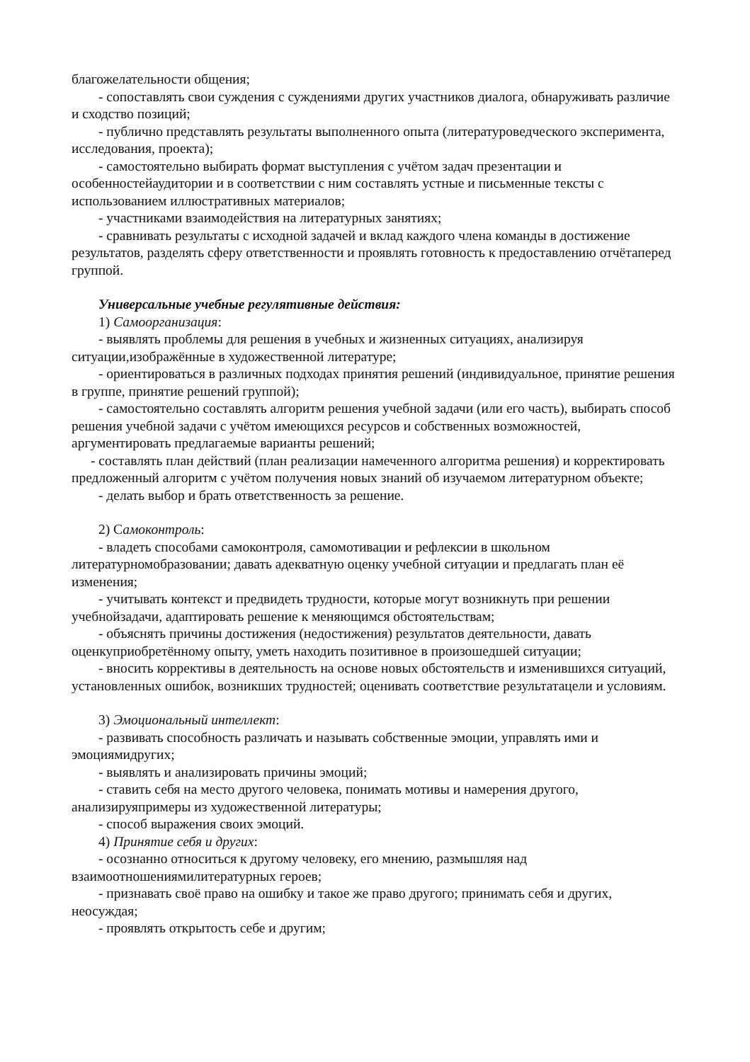благожелательности общения;
- сопоставлять свои суждения с суждениями других участников диалога, обнаруживать различие и сходство позиций;
- публично представлять результаты выполненного опыта (литературоведческого эксперимента, исследования, проекта);
- самостоятельно выбирать формат выступления с учётом задач презентации и особенностейаудитории и в соответствии с ним составлять устные и письменные тексты с использованием иллюстративных материалов;
- участниками взаимодействия на литературных занятиях;
- сравнивать результаты с исходной задачей и вклад каждого члена команды в достижение результатов, разделять сферу ответственности и проявлять готовность к предоставлению отчётаперед группой.
Универсальные учебные регулятивные действия:
1) Самоорганизация:
- выявлять проблемы для решения в учебных и жизненных ситуациях, анализируя ситуации,изображённые в художественной литературе;
- ориентироваться в различных подходах принятия решений (индивидуальное, принятие решения в группе, принятие решений группой);
- самостоятельно составлять алгоритм решения учебной задачи (или его часть), выбирать способ решения учебной задачи с учётом имеющихся ресурсов и собственных возможностей, аргументировать предлагаемые варианты решений;
- составлять план действий (план реализации намеченного алгоритма решения) и корректировать предложенный алгоритм с учётом получения новых знаний об изучаемом литературном объекте;
- делать выбор и брать ответственность за решение.
2) Самоконтроль:
- владеть способами самоконтроля, самомотивации и рефлексии в школьном литературномобразовании; давать адекватную оценку учебной ситуации и предлагать план её изменения;
- учитывать контекст и предвидеть трудности, которые могут возникнуть при решении учебнойзадачи, адаптировать решение к меняющимся обстоятельствам;
- объяснять причины достижения (недостижения) результатов деятельности, давать оценкуприобретённому опыту, уметь находить позитивное в произошедшей ситуации;
- вносить коррективы в деятельность на основе новых обстоятельств и изменившихся ситуаций, установленных ошибок, возникших трудностей; оценивать соответствие результатацели и условиям.
3) Эмоциональный интеллект:
- развивать способность различать и называть собственные эмоции, управлять ими и эмоциямидругих;
- выявлять и анализировать причины эмоций;
- ставить себя на место другого человека, понимать мотивы и намерения другого, анализируяпримеры из художественной литературы;
- способ выражения своих эмоций.
4) Принятие себя и других:
- осознанно относиться к другому человеку, его мнению, размышляя над взаимоотношениямилитературных героев;
- признавать своё право на ошибку и такое же право другого; принимать себя и других, неосуждая;
- проявлять открытость себе и другим;